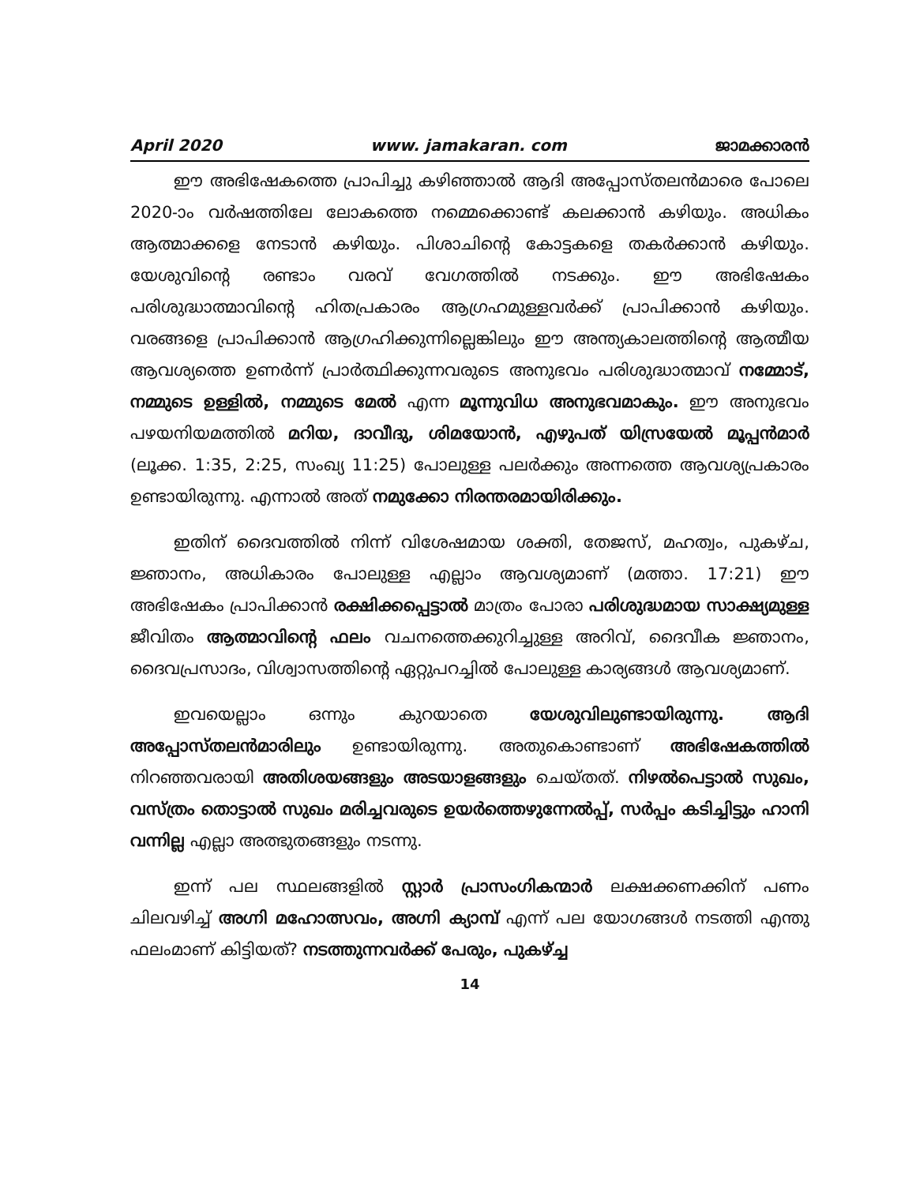April 2020 www. jamakaran. com ജാമക്കാരൻ
ഈ അഭിഷേകത്തെ പ്രാപിച്ചു കഴിഞ്ഞാൽ ആദി അപ്പോസ്തലൻമാരെ പോലെ 2020-ാം വർഷത്തിലേ ലോകത്തെ നമ്മെക്കൊണ്ട് കലക്കാൻ കഴിയും. അധികം ആത്മാക്കളെ നേടാൻ കഴിയും. പിശാചിന്റെ കോട്ടകളെ തകർക്കാൻ കഴിയും. യേശുവിന്റെ രണ്ടാം വരവ് വേഗത്തിൽ നടക്കും. ഈ അഭിഷേകം പരിശുദ്ധാത്മാവിന്റെ ഹിതപ്രകാരം ആഗ്രഹമുള്ളവർക്ക് പ്രാപിക്കാൻ കഴിയും. വരങ്ങളെ പ്രാപിക്കാൻ ആഗ്രഹിക്കുന്നില്ലെങ്കിലും ഈ അന്ത്യകാലത്തിന്റെ ആത്മീയ ആവശ്യത്തെ ഉണർന്ന് പ്രാർത്ഥിക്കുന്നവരുടെ അനുഭവം പരിശുദ്ധാത്മാവ് നമ്മോട്, നമ്മുടെ ഉള്ളിൽ, നമ്മുടെ മേൽ എന്ന മൂന്നുവിധ അനുഭവമാകും. ഈ അനുഭവം പഴയനിയമത്തിൽ മറിയ, ദാവീദു, ശിമയോൻ, എഴുപത് യിസ്രയേൽ മൂപ്പൻമാർ (ലൂക്ക. 1:35, 2:25, സംഖ്യ 11:25) പോലുള്ള പലർക്കും അന്നത്തെ ആവശ്യപ്രകാരം ഉണ്ടായിരുന്നു. എന്നാൽ അത് നമുക്കോ നിരന്തരമായിരിക്കും.
ഇതിന് ദൈവത്തിൽ നിന്ന് വിശേഷമായ ശക്തി, തേജസ്, മഹത്വം, പുകഴ്ച, ജ്ഞാനം, അധികാരം പോലുള്ള എല്ലാം ആവശ്യമാണ് (മത്താ. 17:21) ഈ അഭിഷേകം പ്രാപിക്കാൻ രക്ഷിക്കപ്പെട്ടാൽ മാത്രം പോരാ പരിശുദ്ധമായ സാക്ഷ്യമുള്ള ജീവിതം ആത്മാവിന്റെ ഫലം വചനത്തെക്കുറിച്ചുള്ള അറിവ്, ദൈവീക ജ്ഞാനം, ദൈവപ്രസാദം, വിശ്വാസത്തിന്റെ ഏറ്റുപറച്ചിൽ പോലുള്ള കാര്യങ്ങൾ ആവശ്യമാണ്.
ഇവയെല്ലാം ഒന്നും കുറയാതെ യേശുവിലുണ്ടായിരുന്നു. ആദി അപ്പോസ്തലൻമാരിലും ഉണ്ടായിരുന്നു. അതുകൊണ്ടാണ് അഭിഷേകത്തിൽ നിറഞ്ഞവരായി അതിശയങ്ങളും അടയാളങ്ങളും ചെയ്തത്. നിഴൽപെട്ടാൽ സുഖം, വസ്ത്രം തൊട്ടാൽ സുഖം മരിച്ചവരുടെ ഉയർത്തെഴുന്നേൽപ്പ്, സർപ്പം കടിച്ചിട്ടും ഹാനി വന്നില്ല എല്ലാ അത്ഭുതങ്ങളും നടന്നു.
ഇന്ന് പല സ്ഥലങ്ങളിൽ സ്റ്റാർ പ്രാസംഗികന്മാർ ലക്ഷക്കണക്കിന് പണം ചിലവഴിച്ച് അഗ്നി മഹോത്സവം, അഗ്നി ക്യാമ്പ് എന്ന് പല യോഗങ്ങൾ നടത്തി എന്തു ഫലംമാണ് കിട്ടിയത്? നടത്തുന്നവർക്ക് പേരും, പുകഴ്ച്ച
14